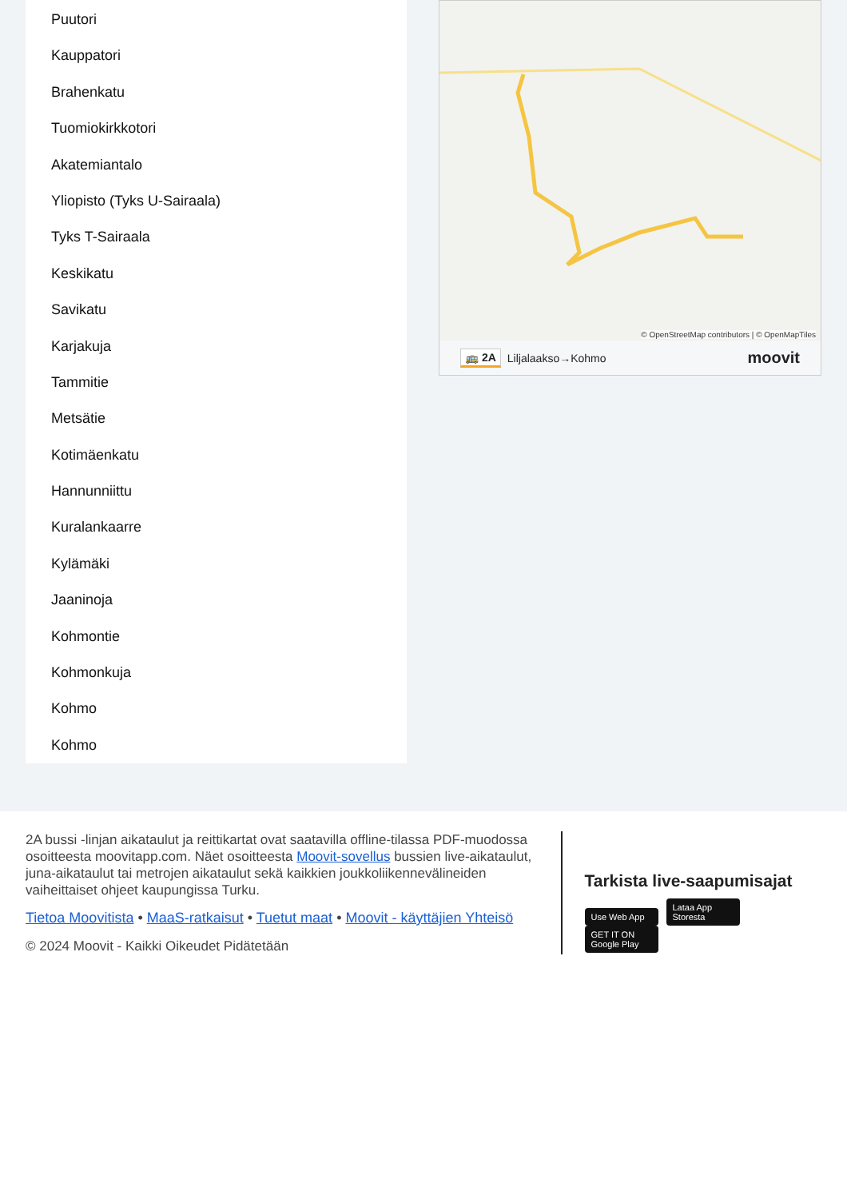Puutori
Kauppatori
Brahenkatu
Tuomiokirkkotori
Akatemiantalo
Yliopisto (Tyks U-Sairaala)
Tyks T-Sairaala
Keskikatu
Savikatu
Karjakuja
Tammitie
Metsätie
Kotimäenkatu
Hannunniittu
Kuralankaarre
Kylämäki
Jaaninoja
Kohmontie
Kohmonkuja
Kohmo
Kohmo
© OpenStreetMap contributors | © OpenMapTiles
🚌 2A Liljalaakso→Kohmo moovit
2A bussi -linjan aikataulut ja reittikartat ovat saatavilla offline-tilassa PDF-muodossa osoitteesta moovitapp.com. Näet osoitteesta Moovit-sovellus bussien live-aikataulut, juna-aikataulut tai metrojen aikataulut sekä kaikkien joukkoliikennevälineiden vaiheittaiset ohjeet kaupungissa Turku.
Tietoa Moovitista • MaaS-ratkaisut • Tuetut maat • Moovit - käyttäjien Yhteisö
© 2024 Moovit - Kaikki Oikeudet Pidätetään
Tarkista live-saapumisajat
Use Web App Lataa App Storesta GET IT ON Google Play